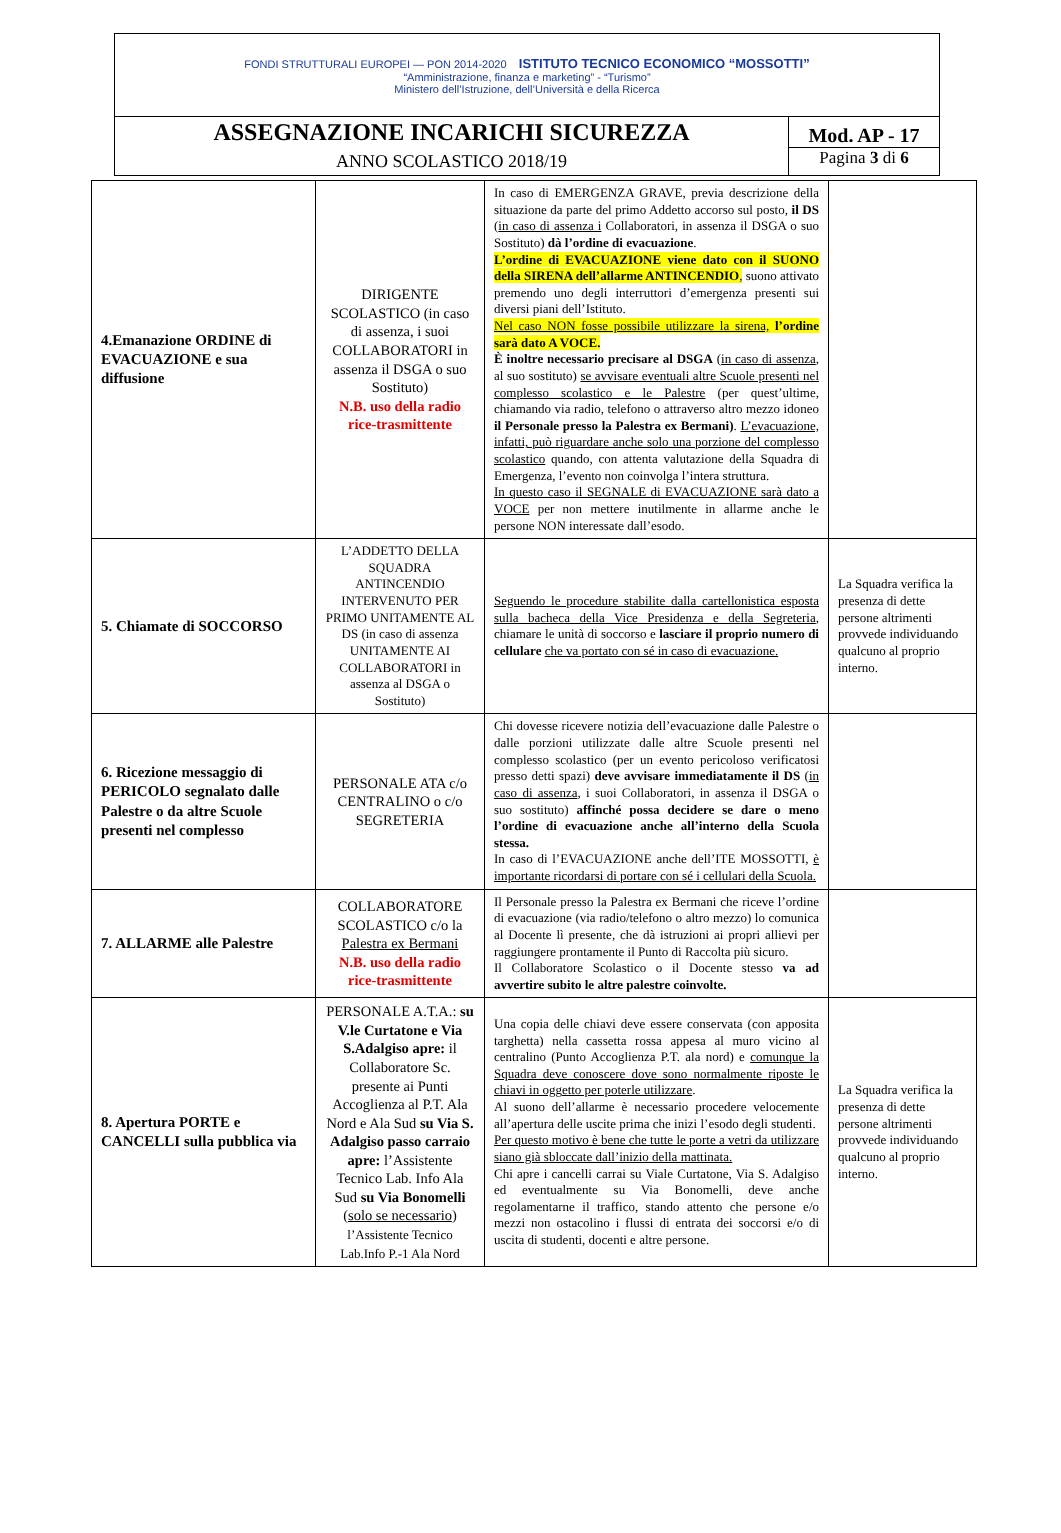| FONDI STRUTTURALI EUROPEI — PON 2014-2020 ISTITUTO TECNICO ECONOMICO “MOSSOTTI” “Amministrazione, finanza e marketing” - “Turismo” Ministero dell’Istruzione, dell’Università e della Ricerca | |
| ASSEGNAZIONE INCARICHI SICUREZZA ANNO SCOLASTICO 2018/19 | Mod. AP - 17 Pagina 3 di 6 |
| 4.Emanazione ORDINE di EVACUAZIONE e sua diffusione | DIRIGENTE SCOLASTICO (in caso di assenza, i suoi COLLABORATORI in assenza il DSGA o suo Sostituto) N.B. uso della radio rice-trasmittente | In caso di EMERGENZA GRAVE, previa descrizione della situazione da parte del primo Addetto accorso sul posto, il DS ( in caso di assenza i Collaboratori, in assenza il DSGA o suo Sostituto) dà l’ordine di evacuazione . L’ordine di EVACUAZIONE viene dato con il SUONO della SIRENA dell’allarme ANTINCENDIO , suono attivato premendo uno degli interruttori d’emergenza presenti sui diversi piani dell’Istituto. Nel caso NON fosse possibile utilizzare la sirena, l’ordine sarà dato A VOCE. È inoltre necessario precisare al DSGA ( in caso di assenza , al suo sostituto) se avvisare eventuali altre Scuole presenti nel complesso scolastico e le Palestre (per quest’ultime, chiamando via radio, telefono o attraverso altro mezzo idoneo il Personale presso la Palestra ex Bermani) . L’evacuazione, infatti, può riguardare anche solo una porzione del complesso scolastico quando, con attenta valutazione della Squadra di Emergenza, l’evento non coinvolga l’intera struttura. In questo caso il SEGNALE di EVACUAZIONE sarà dato a VOCE per non mettere inutilmente in allarme anche le persone NON interessate dall’esodo. | |
| 5. Chiamate di SOCCORSO | L’ADDETTO DELLA SQUADRA ANTINCENDIO INTERVENUTO PER PRIMO UNITAMENTE AL DS (in caso di assenza UNITAMENTE AI COLLABORATORI in assenza al DSGA o Sostituto) | Seguendo le procedure stabilite dalla cartellonistica esposta sulla bacheca della Vice Presidenza e della Segreteria , chiamare le unità di soccorso e lasciare il proprio numero di cellulare che va portato con sé in caso di evacuazione. | La Squadra verifica la presenza di dette persone altrimenti provvede individuando qualcuno al proprio interno. |
| 6. Ricezione messaggio di PERICOLO segnalato dalle Palestre o da altre Scuole presenti nel complesso | PERSONALE ATA c/o CENTRALINO o c/o SEGRETERIA | Chi dovesse ricevere notizia dell’evacuazione dalle Palestre o dalle porzioni utilizzate dalle altre Scuole presenti nel complesso scolastico (per un evento pericoloso verificatosi presso detti spazi) deve avvisare immediatamente il DS ( in caso di assenza , i suoi Collaboratori, in assenza il DSGA o suo sostituto) affinché possa decidere se dare o meno l’ordine di evacuazione anche all’interno della Scuola stessa. In caso di l’EVACUAZIONE anche dell’ITE MOSSOTTI, è importante ricordarsi di portare con sé i cellulari della Scuola. | |
| 7. ALLARME alle Palestre | COLLABORATORE SCOLASTICO c/o la Palestra ex Bermani N.B. uso della radio rice-trasmittente | Il Personale presso la Palestra ex Bermani che riceve l’ordine di evacuazione (via radio/telefono o altro mezzo) lo comunica al Docente lì presente, che dà istruzioni ai propri allievi per raggiungere prontamente il Punto di Raccolta più sicuro. Il Collaboratore Scolastico o il Docente stesso va ad avvertire subito le altre palestre coinvolte. | |
| 8. Apertura PORTE e CANCELLI sulla pubblica via | PERSONALE A.T.A.: su V.le Curtatone e Via S.Adalgiso apre: il Collaboratore Sc. presente ai Punti Accoglienza al P.T. Ala Nord e Ala Sud su Via S. Adalgiso passo carraio apre: l’Assistente Tecnico Lab. Info Ala Sud su Via Bonomelli ( solo se necessario ) l’Assistente Tecnico Lab.Info P.-1 Ala Nord | Una copia delle chiavi deve essere conservata (con apposita targhetta) nella cassetta rossa appesa al muro vicino al centralino (Punto Accoglienza P.T. ala nord) e comunque la Squadra deve conoscere dove sono normalmente riposte le chiavi in oggetto per poterle utilizzare . Al suono dell’allarme è necessario procedere velocemente all’apertura delle uscite prima che inizi l’esodo degli studenti. Per questo motivo è bene che tutte le porte a vetri da utilizzare siano già sbloccate dall’inizio della mattinata. Chi apre i cancelli carrai su Viale Curtatone, Via S. Adalgiso ed eventualmente su Via Bonomelli, deve anche regolamentarne il traffico, stando attento che persone e/o mezzi non ostacolino i flussi di entrata dei soccorsi e/o di uscita di studenti, docenti e altre persone. | La Squadra verifica la presenza di dette persone altrimenti provvede individuando qualcuno al proprio interno. |